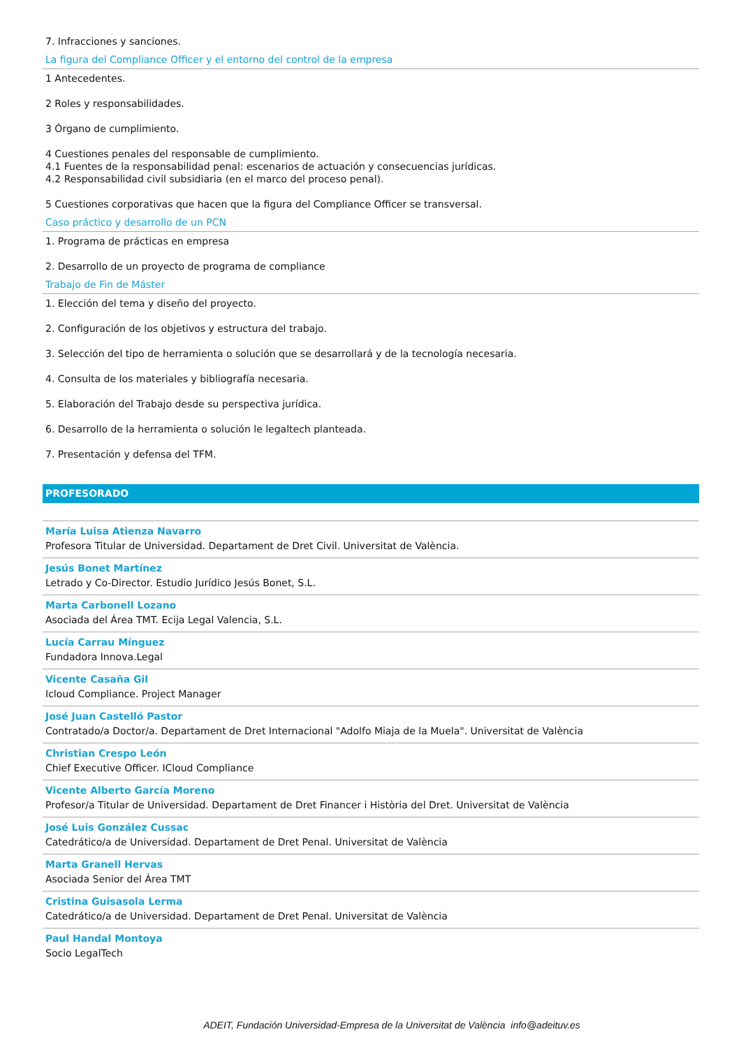7. Infracciones y sanciones.
La figura del Compliance Officer y el entorno del control de la empresa
1 Antecedentes.
2 Roles y responsabilidades.
3 Órgano de cumplimiento.
4 Cuestiones penales del responsable de cumplimiento.
4.1 Fuentes de la responsabilidad penal: escenarios de actuación y consecuencias jurídicas.
4.2 Responsabilidad civil subsidiaria (en el marco del proceso penal).
5 Cuestiones corporativas que hacen que la figura del Compliance Officer se transversal.
Caso práctico y desarrollo de un PCN
1. Programa de prácticas en empresa
2. Desarrollo de un proyecto de programa de compliance
Trabajo de Fin de Máster
1. Elección del tema y diseño del proyecto.
2. Configuración de los objetivos y estructura del trabajo.
3. Selección del tipo de herramienta o solución que se desarrollará y de la tecnología necesaria.
4. Consulta de los materiales y bibliografía necesaria.
5. Elaboración del Trabajo desde su perspectiva jurídica.
6. Desarrollo de la herramienta o solución le legaltech planteada.
7. Presentación y defensa del TFM.
PROFESORADO
María Luisa Atienza Navarro
Profesora Titular de Universidad. Departament de Dret Civil. Universitat de València.
Jesús Bonet Martínez
Letrado y Co-Director. Estudio Jurídico Jesús Bonet, S.L.
Marta Carbonell Lozano
Asociada del Área TMT. Ecija Legal Valencia, S.L.
Lucía Carrau Mínguez
Fundadora Innova.Legal
Vicente Casaña Gil
Icloud Compliance. Project Manager
José Juan Castelló Pastor
Contratado/a Doctor/a. Departament de Dret Internacional "Adolfo Miaja de la Muela". Universitat de València
Christian Crespo León
Chief Executive Officer. ICloud Compliance
Vicente Alberto García Moreno
Profesor/a Titular de Universidad. Departament de Dret Financer i Història del Dret. Universitat de València
José Luis González Cussac
Catedrático/a de Universidad. Departament de Dret Penal. Universitat de València
Marta Granell Hervas
Asociada Senior del Área TMT
Cristina Guisasola Lerma
Catedrático/a de Universidad. Departament de Dret Penal. Universitat de València
Paul Handal Montoya
Socio LegalTech
ADEIT, Fundación Universidad-Empresa de la Universitat de València info@adeituv.es